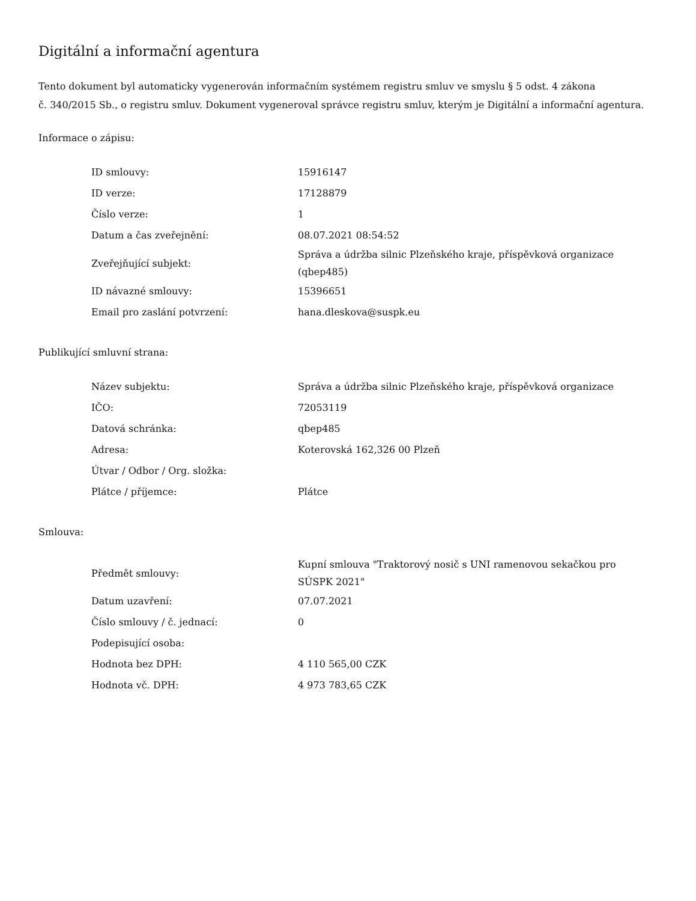Digitální a informační agentura
Tento dokument byl automaticky vygenerován informačním systémem registru smluv ve smyslu § 5 odst. 4 zákona
č. 340/2015 Sb., o registru smluv. Dokument vygeneroval správce registru smluv, kterým je Digitální a informační agentura.
Informace o zápisu:
| ID smlouvy: | 15916147 |
| ID verze: | 17128879 |
| Číslo verze: | 1 |
| Datum a čas zveřejnění: | 08.07.2021 08:54:52 |
| Zveřejňující subjekt: | Správa a údržba silnic Plzeňského kraje, příspěvková organizace (qbep485) |
| ID návazné smlouvy: | 15396651 |
| Email pro zaslání potvrzení: | hana.dleskova@suspk.eu |
Publikující smluvní strana:
| Název subjektu: | Správa a údržba silnic Plzeňského kraje, příspěvková organizace |
| IČO: | 72053119 |
| Datová schránka: | qbep485 |
| Adresa: | Koterovská 162,326 00 Plzeň |
| Útvar / Odbor / Org. složka: | |
| Plátce / příjemce: | Plátce |
Smlouva:
| Předmět smlouvy: | Kupní smlouva "Traktorový nosič s UNI ramenovou sekačkou pro SÚSPK 2021" |
| Datum uzavření: | 07.07.2021 |
| Číslo smlouvy / č. jednací: | 0 |
| Podepisující osoba: | |
| Hodnota bez DPH: | 4 110 565,00 CZK |
| Hodnota vč. DPH: | 4 973 783,65 CZK |